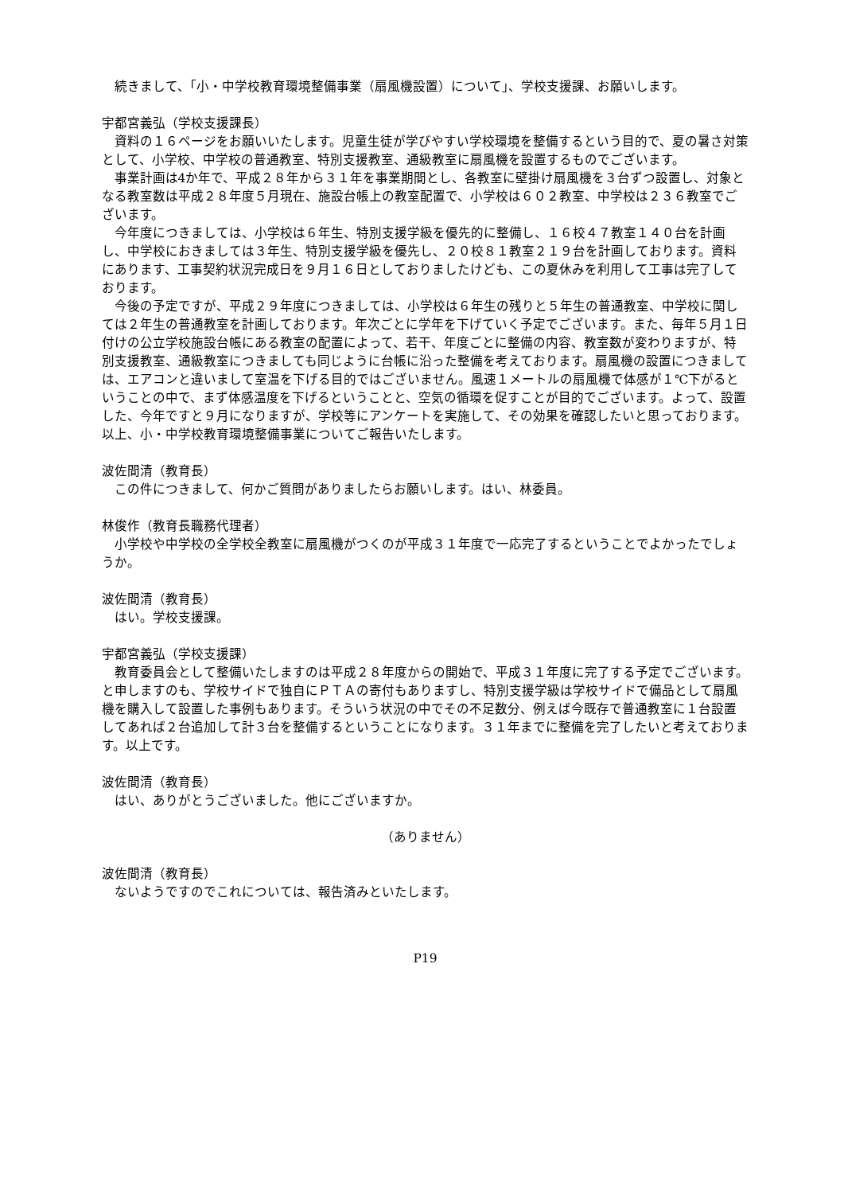続きまして、「小・中学校教育環境整備事業（扇風機設置）について」、学校支援課、お願いします。
宇都宮義弘（学校支援課長）
資料の１６ページをお願いいたします。児童生徒が学びやすい学校環境を整備するという目的で、夏の暑さ対策として、小学校、中学校の普通教室、特別支援教室、通級教室に扇風機を設置するものでございます。
事業計画は4か年で、平成２８年から３１年を事業期間とし、各教室に壁掛け扇風機を３台ずつ設置し、対象となる教室数は平成２８年度５月現在、施設台帳上の教室配置で、小学校は６０２教室、中学校は２３６教室でございます。
今年度につきましては、小学校は６年生、特別支援学級を優先的に整備し、１６校４７教室１４０台を計画し、中学校におきましては３年生、特別支援学級を優先し、２０校８１教室２１９台を計画しております。資料にあります、工事契約状況完成日を９月１６日としておりましたけども、この夏休みを利用して工事は完了しております。
今後の予定ですが、平成２９年度につきましては、小学校は６年生の残りと５年生の普通教室、中学校に関しては２年生の普通教室を計画しております。年次ごとに学年を下げていく予定でございます。また、毎年５月１日付けの公立学校施設台帳にある教室の配置によって、若干、年度ごとに整備の内容、教室数が変わりますが、特別支援教室、通級教室につきましても同じように台帳に沿った整備を考えております。扇風機の設置につきましては、エアコンと違いまして室温を下げる目的ではございません。風速１メートルの扇風機で体感が１℃下がるということの中で、まず体感温度を下げるということと、空気の循環を促すことが目的でございます。よって、設置した、今年ですと９月になりますが、学校等にアンケートを実施して、その効果を確認したいと思っております。以上、小・中学校教育環境整備事業についてご報告いたします。
波佐間清（教育長）
この件につきまして、何かご質問がありましたらお願いします。はい、林委員。
林俊作（教育長職務代理者）
小学校や中学校の全学校全教室に扇風機がつくのが平成３１年度で一応完了するということでよかったでしょうか。
波佐間清（教育長）
はい。学校支援課。
宇都宮義弘（学校支援課）
教育委員会として整備いたしますのは平成２８年度からの開始で、平成３１年度に完了する予定でございます。と申しますのも、学校サイドで独自にＰＴＡの寄付もありますし、特別支援学級は学校サイドで備品として扇風機を購入して設置した事例もあります。そういう状況の中でその不足数分、例えば今既存で普通教室に１台設置してあれば２台追加して計３台を整備するということになります。３１年までに整備を完了したいと考えております。以上です。
波佐間清（教育長）
はい、ありがとうございました。他にございますか。
（ありません）
波佐間清（教育長）
ないようですのでこれについては、報告済みといたします。
P19